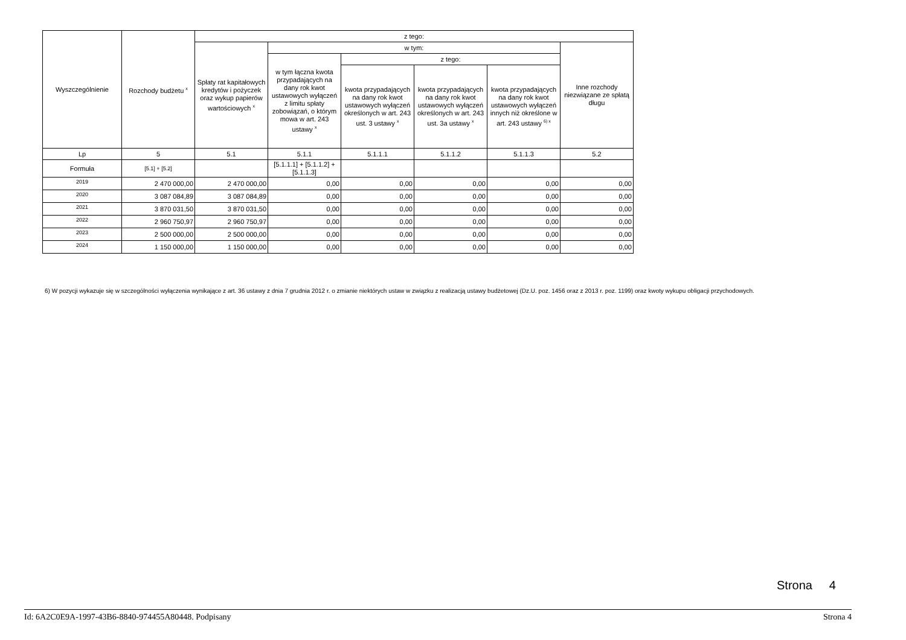| Wyszczególnienie | Rozchody budżetu <sup>x</sup> | z tego: | | | | | |
| --- | --- | --- | --- | --- | --- | --- | --- |
| | | Spłaty rat kapitałowych kredytów i pożyczek oraz wykup papierów wartościowych <sup>x</sup> | w tym: | | | | Inne rozchody niezwiązane ze spłatą długu |
| | | | w tym łączna kwota przypadających na dany rok kwot ustawowych wyłączeń z limitu spłaty zobowiązań, o którym mowa w art. 243 ustawy <sup>x</sup> | z tego: | | | |
| | | | | kwota przypadających na dany rok kwot ustawowych wyłączeń określonych w art. 243 ust. 3 ustawy <sup>x</sup> | kwota przypadających na dany rok kwot ustawowych wyłączeń określonych w art. 243 ust. 3a ustawy <sup>x</sup> | kwota przypadających na dany rok kwot ustawowych wyłączeń innych niż określone w art. 243 ustawy <sup>6) x</sup> | |
| Lp | 5 | 5.1 | 5.1.1 | 5.1.1.1 | 5.1.1.2 | 5.1.1.3 | 5.2 |
| Formuła | [5.1] + [5.2] | | [5.1.1.1] + [5.1.1.2] + [5.1.1.3] | | | | |
| 2019 | 2 470 000,00 | 2 470 000,00 | 0,00 | 0,00 | 0,00 | 0,00 | 0,00 |
| 2020 | 3 087 084,89 | 3 087 084,89 | 0,00 | 0,00 | 0,00 | 0,00 | 0,00 |
| 2021 | 3 870 031,50 | 3 870 031,50 | 0,00 | 0,00 | 0,00 | 0,00 | 0,00 |
| 2022 | 2 960 750,97 | 2 960 750,97 | 0,00 | 0,00 | 0,00 | 0,00 | 0,00 |
| 2023 | 2 500 000,00 | 2 500 000,00 | 0,00 | 0,00 | 0,00 | 0,00 | 0,00 |
| 2024 | 1 150 000,00 | 1 150 000,00 | 0,00 | 0,00 | 0,00 | 0,00 | 0,00 |
6) W pozycji wykazuje się w szczególności wyłączenia wynikające z art. 36 ustawy z dnia 7 grudnia 2012 r. o zmianie niektórych ustaw w związku z realizacją ustawy budżetowej (Dz.U. poz. 1456 oraz z 2013 r. poz. 1199) oraz kwoty wykupu obligacji przychodowych.
Strona 4
Id: 6A2C0E9A-1997-43B6-8840-974455A80448. Podpisany Strona 4